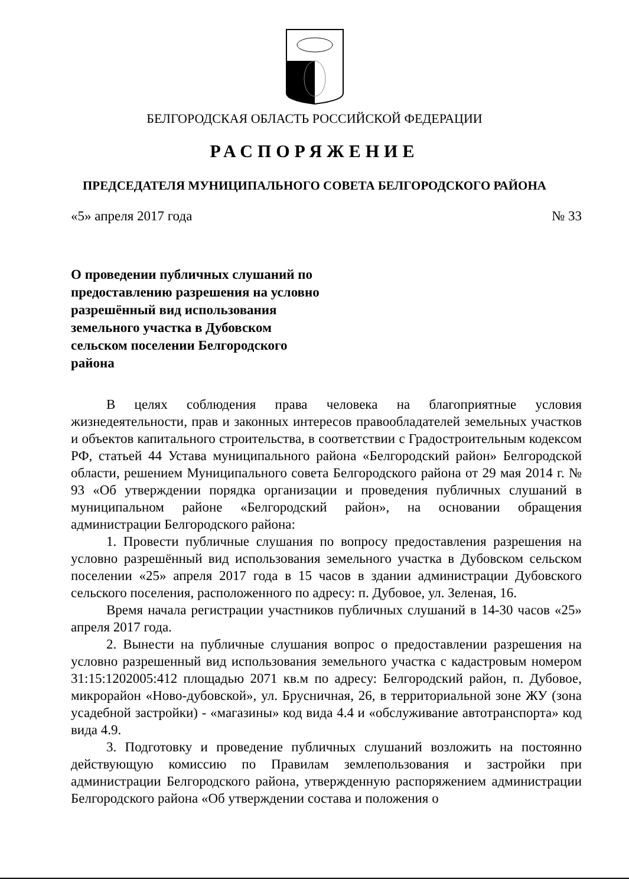БЕЛГОРОДСКАЯ ОБЛАСТЬ РОССИЙСКОЙ ФЕДЕРАЦИИ
РАСПОРЯЖЕНИЕ
ПРЕДСЕДАТЕЛЯ МУНИЦИПАЛЬНОГО СОВЕТА БЕЛГОРОДСКОГО РАЙОНА
«5» апреля 2017 года № 33
О проведении публичных слушаний по предоставлению разрешения на условно разрешённый вид использования земельного участка в Дубовском сельском поселении Белгородского района
В целях соблюдения права человека на благоприятные условия жизнедеятельности, прав и законных интересов правообладателей земельных участков и объектов капитального строительства, в соответствии с Градостроительным кодексом РФ, статьей 44 Устава муниципального района «Белгородский район» Белгородской области, решением Муниципального совета Белгородского района от 29 мая 2014 г. № 93 «Об утверждении порядка организации и проведения публичных слушаний в муниципальном районе «Белгородский район», на основании обращения администрации Белгородского района:
1. Провести публичные слушания по вопросу предоставления разрешения на условно разрешённый вид использования земельного участка в Дубовском сельском поселении «25» апреля 2017 года в 15 часов в здании администрации Дубовского сельского поселения, расположенного по адресу: п. Дубовое, ул. Зеленая, 16.
Время начала регистрации участников публичных слушаний в 14-30 часов «25» апреля 2017 года.
2. Вынести на публичные слушания вопрос о предоставлении разрешения на условно разрешенный вид использования земельного участка с кадастровым номером 31:15:1202005:412 площадью 2071 кв.м по адресу: Белгородский район, п. Дубовое, микрорайон «Ново-дубовской», ул. Брусничная, 26, в территориальной зоне ЖУ (зона усадебной застройки) - «магазины» код вида 4.4 и «обслуживание автотранспорта» код вида 4.9.
3. Подготовку и проведение публичных слушаний возложить на постоянно действующую комиссию по Правилам землепользования и застройки при администрации Белгородского района, утвержденную распоряжением администрации Белгородского района «Об утверждении состава и положения о